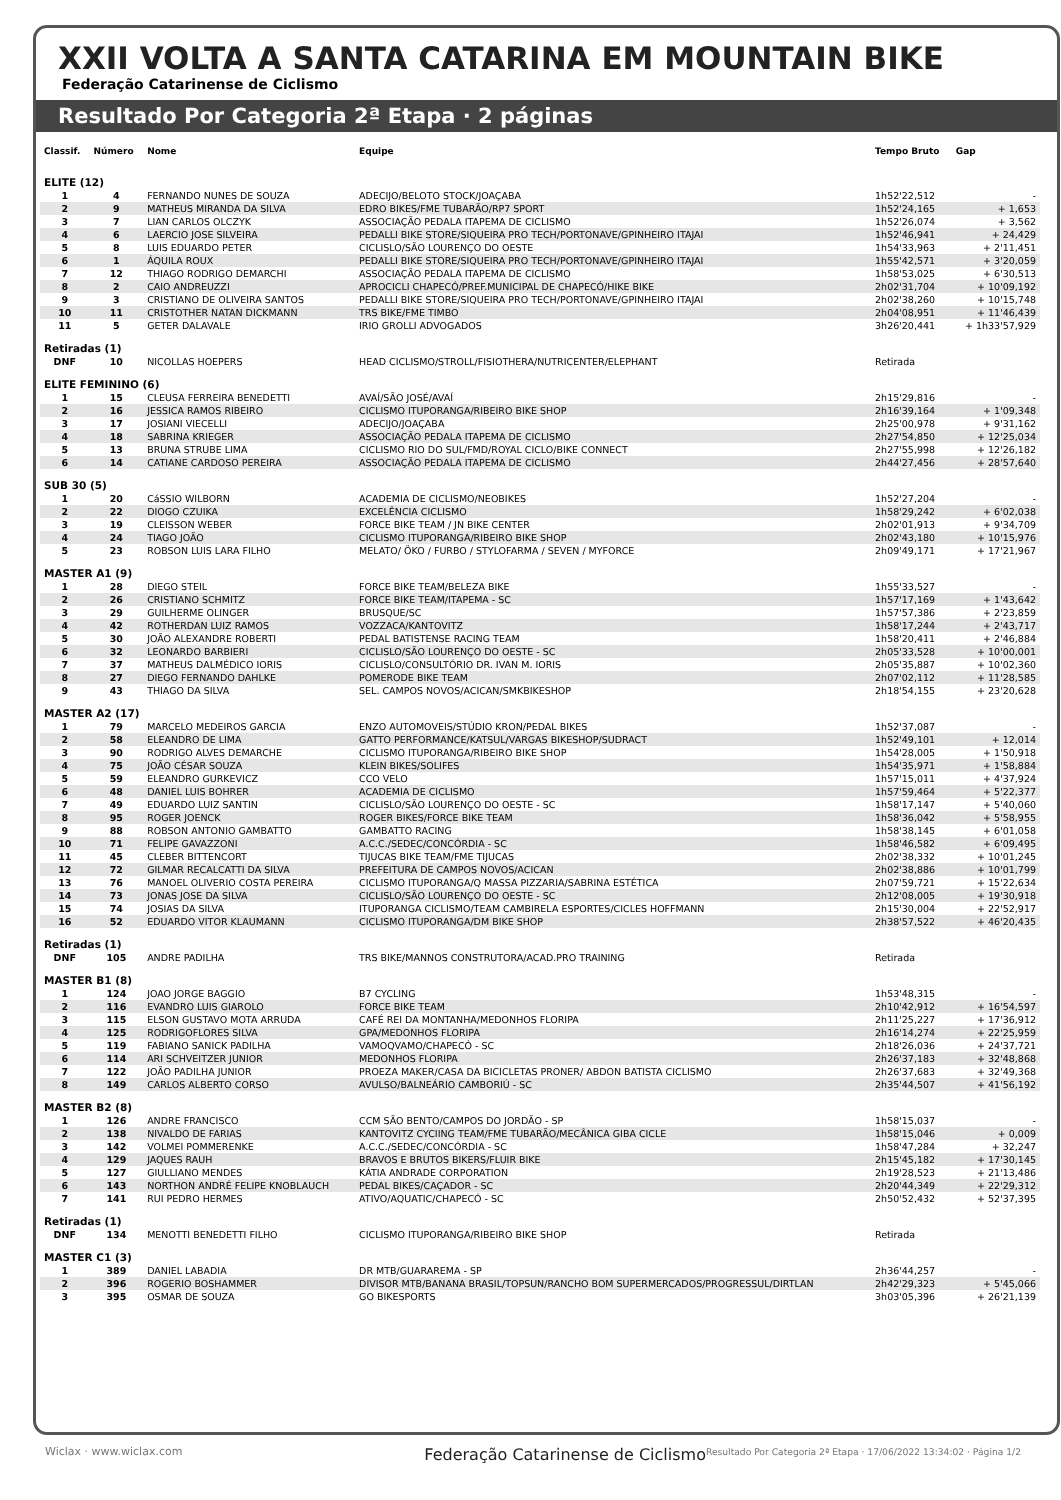XXII VOLTA A SANTA CATARINA EM MOUNTAIN BIKE
Federação Catarinense de Ciclismo
Resultado Por Categoria 2ª Etapa · 2 páginas
| Classif. | Número | Nome | Equipe | Tempo Bruto | Gap |
| --- | --- | --- | --- | --- | --- |
| ELITE (12) | | | | | |
| 1 | 4 | FERNANDO NUNES DE SOUZA | ADECIJO/BELOTO STOCK/JOAÇABA | 1h52'22,512 | - |
| 2 | 9 | MATHEUS MIRANDA DA SILVA | EDRO BIKES/FME TUBARÃO/RP7 SPORT | 1h52'24,165 | + 1,653 |
| 3 | 7 | LIAN CARLOS OLCZYK | ASSOCIAÇÃO PEDALA ITAPEMA DE CICLISMO | 1h52'26,074 | + 3,562 |
| 4 | 6 | LAERCIO JOSE SILVEIRA | PEDALLI BIKE STORE/SIQUEIRA PRO TECH/PORTONAVE/GPINHEIRO ITAJAI | 1h52'46,941 | + 24,429 |
| 5 | 8 | LUIS EDUARDO PETER | CICLISLO/SÃO LOURENÇO DO OESTE | 1h54'33,963 | + 2'11,451 |
| 6 | 1 | ÁQUILA ROUX | PEDALLI BIKE STORE/SIQUEIRA PRO TECH/PORTONAVE/GPINHEIRO ITAJAI | 1h55'42,571 | + 3'20,059 |
| 7 | 12 | THIAGO RODRIGO DEMARCHI | ASSOCIAÇÃO PEDALA ITAPEMA DE CICLISMO | 1h58'53,025 | + 6'30,513 |
| 8 | 2 | CAIO ANDREUZZI | APROCICLI CHAPECÓ/PREF.MUNICIPAL DE CHAPECÓ/HIKE BIKE | 2h02'31,704 | + 10'09,192 |
| 9 | 3 | CRISTIANO DE OLIVEIRA SANTOS | PEDALLI BIKE STORE/SIQUEIRA PRO TECH/PORTONAVE/GPINHEIRO ITAJAI | 2h02'38,260 | + 10'15,748 |
| 10 | 11 | CRISTOTHER NATAN DICKMANN | TRS BIKE/FME TIMBO | 2h04'08,951 | + 11'46,439 |
| 11 | 5 | GETER DALAVALE | IRIO GROLLI ADVOGADOS | 3h26'20,441 | + 1h33'57,929 |
| Retiradas (1) | | | | | |
| DNF | 10 | NICOLLAS HOEPERS | HEAD CICLISMO/STROLL/FISIOTHERA/NUTRICENTER/ELEPHANT | Retirada | |
| ELITE FEMININO (6) | | | | | |
| 1 | 15 | CLEUSA FERREIRA BENEDETTI | AVAÍ/SÃO JOSÉ/AVAÍ | 2h15'29,816 | - |
| 2 | 16 | JESSICA RAMOS RIBEIRO | CICLISMO ITUPORANGA/RIBEIRO BIKE SHOP | 2h16'39,164 | + 1'09,348 |
| 3 | 17 | JOSIANI VIECELLI | ADECIJO/JOAÇABA | 2h25'00,978 | + 9'31,162 |
| 4 | 18 | SABRINA KRIEGER | ASSOCIAÇÃO PEDALA ITAPEMA DE CICLISMO | 2h27'54,850 | + 12'25,034 |
| 5 | 13 | BRUNA STRUBE LIMA | CICLISMO RIO DO SUL/FMD/ROYAL CICLO/BIKE CONNECT | 2h27'55,998 | + 12'26,182 |
| 6 | 14 | CATIANE CARDOSO PEREIRA | ASSOCIAÇÃO PEDALA ITAPEMA DE CICLISMO | 2h44'27,456 | + 28'57,640 |
| SUB 30 (5) | | | | | |
| 1 | 20 | CáSSIO WILBORN | ACADEMIA DE CICLISMO/NEOBIKES | 1h52'27,204 | - |
| 2 | 22 | DIOGO CZUIKA | EXCELÊNCIA CICLISMO | 1h58'29,242 | + 6'02,038 |
| 3 | 19 | CLEISSON WEBER | FORCE BIKE TEAM / JN BIKE CENTER | 2h02'01,913 | + 9'34,709 |
| 4 | 24 | TIAGO JOÃO | CICLISMO ITUPORANGA/RIBEIRO BIKE SHOP | 2h02'43,180 | + 10'15,976 |
| 5 | 23 | ROBSON LUIS LARA FILHO | MELATO/ ÖKO / FURBO / STYLOFARMA / SEVEN / MYFORCE | 2h09'49,171 | + 17'21,967 |
| MASTER A1 (9) | | | | | |
| 1 | 28 | DIEGO STEIL | FORCE BIKE TEAM/BELEZA BIKE | 1h55'33,527 | - |
| 2 | 26 | CRISTIANO SCHMITZ | FORCE BIKE TEAM/ITAPEMA - SC | 1h57'17,169 | + 1'43,642 |
| 3 | 29 | GUILHERME OLINGER | BRUSQUE/SC | 1h57'57,386 | + 2'23,859 |
| 4 | 42 | ROTHERDAN LUIZ RAMOS | VOZZACA/KANTOVITZ | 1h58'17,244 | + 2'43,717 |
| 5 | 30 | JOÃO ALEXANDRE ROBERTI | PEDAL BATISTENSE RACING TEAM | 1h58'20,411 | + 2'46,884 |
| 6 | 32 | LEONARDO BARBIERI | CICLISLO/SÃO LOURENÇO DO OESTE - SC | 2h05'33,528 | + 10'00,001 |
| 7 | 37 | MATHEUS DALMÉDICO IORIS | CICLISLO/CONSULTÓRIO DR. IVAN M. IORIS | 2h05'35,887 | + 10'02,360 |
| 8 | 27 | DIEGO FERNANDO DAHLKE | POMERODE BIKE TEAM | 2h07'02,112 | + 11'28,585 |
| 9 | 43 | THIAGO DA SILVA | SEL. CAMPOS NOVOS/ACICAN/SMKBIKESHOP | 2h18'54,155 | + 23'20,628 |
| MASTER A2 (17) | | | | | |
| 1 | 79 | MARCELO MEDEIROS GARCIA | ENZO AUTOMOVEIS/STÚDIO KRON/PEDAL BIKES | 1h52'37,087 | - |
| 2 | 58 | ELEANDRO DE LIMA | GATTO PERFORMANCE/KATSUL/VARGAS BIKESHOP/SUDRACT | 1h52'49,101 | + 12,014 |
| 3 | 90 | RODRIGO ALVES DEMARCHE | CICLISMO ITUPORANGA/RIBEIRO BIKE SHOP | 1h54'28,005 | + 1'50,918 |
| 4 | 75 | JOÃO CÉSAR SOUZA | KLEIN BIKES/SOLIFES | 1h54'35,971 | + 1'58,884 |
| 5 | 59 | ELEANDRO GURKEVICZ | CCO VELO | 1h57'15,011 | + 4'37,924 |
| 6 | 48 | DANIEL LUIS BOHRER | ACADEMIA DE CICLISMO | 1h57'59,464 | + 5'22,377 |
| 7 | 49 | EDUARDO LUIZ SANTIN | CICLISLO/SÃO LOURENÇO DO OESTE - SC | 1h58'17,147 | + 5'40,060 |
| 8 | 95 | ROGER JOENCK | ROGER BIKES/FORCE BIKE TEAM | 1h58'36,042 | + 5'58,955 |
| 9 | 88 | ROBSON ANTONIO GAMBATTO | GAMBATTO RACING | 1h58'38,145 | + 6'01,058 |
| 10 | 71 | FELIPE GAVAZZONI | A.C.C./SEDEC/CONCÓRDIA - SC | 1h58'46,582 | + 6'09,495 |
| 11 | 45 | CLEBER BITTENCORT | TIJUCAS BIKE TEAM/FME TIJUCAS | 2h02'38,332 | + 10'01,245 |
| 12 | 72 | GILMAR RECALCATTI DA SILVA | PREFEITURA DE CAMPOS NOVOS/ACICAN | 2h02'38,886 | + 10'01,799 |
| 13 | 76 | MANOEL OLIVERIO COSTA PEREIRA | CICLISMO ITUPORANGA/Q MASSA PIZZARIA/SABRINA ESTÉTICA | 2h07'59,721 | + 15'22,634 |
| 14 | 73 | JONAS JOSE DA SILVA | CICLISLO/SÃO LOURENÇO DO OESTE - SC | 2h12'08,005 | + 19'30,918 |
| 15 | 74 | JOSIAS DA SILVA | ITUPORANGA CICLISMO/TEAM CAMBIRELA ESPORTES/CICLES HOFFMANN | 2h15'30,004 | + 22'52,917 |
| 16 | 52 | EDUARDO VITOR KLAUMANN | CICLISMO ITUPORANGA/DM BIKE SHOP | 2h38'57,522 | + 46'20,435 |
| Retiradas (1) | | | | | |
| DNF | 105 | ANDRE PADILHA | TRS BIKE/MANNOS CONSTRUTORA/ACAD.PRO TRAINING | Retirada | |
| MASTER B1 (8) | | | | | |
| 1 | 124 | JOAO JORGE BAGGIO | B7 CYCLING | 1h53'48,315 | - |
| 2 | 116 | EVANDRO LUIS GIAROLO | FORCE BIKE TEAM | 2h10'42,912 | + 16'54,597 |
| 3 | 115 | ELSON GUSTAVO MOTA ARRUDA | CAFÉ REI DA MONTANHA/MEDONHOS FLORIPA | 2h11'25,227 | + 17'36,912 |
| 4 | 125 | RODRIGOFLORES SILVA | GPA/MEDONHOS FLORIPA | 2h16'14,274 | + 22'25,959 |
| 5 | 119 | FABIANO SANICK PADILHA | VAMOQVAMO/CHAPECÓ - SC | 2h18'26,036 | + 24'37,721 |
| 6 | 114 | ARI SCHVEITZER JUNIOR | MEDONHOS FLORIPA | 2h26'37,183 | + 32'48,868 |
| 7 | 122 | JOÃO PADILHA JUNIOR | PROEZA MAKER/CASA DA BICICLETAS PRONER/ ABDON BATISTA CICLISMO | 2h26'37,683 | + 32'49,368 |
| 8 | 149 | CARLOS ALBERTO CORSO | AVULSO/BALNEÁRIO CAMBORIÚ - SC | 2h35'44,507 | + 41'56,192 |
| MASTER B2 (8) | | | | | |
| 1 | 126 | ANDRE FRANCISCO | CCM SÃO BENTO/CAMPOS DO JORDÃO - SP | 1h58'15,037 | - |
| 2 | 138 | NIVALDO DE FARIAS | KANTOVITZ CYCIING TEAM/FME TUBARÃO/MECÂNICA GIBA CICLE | 1h58'15,046 | + 0,009 |
| 3 | 142 | VOLMEI POMMERENKE | A.C.C./SEDEC/CONCÓRDIA - SC | 1h58'47,284 | + 32,247 |
| 4 | 129 | JAQUES RAUH | BRAVOS E BRUTOS BIKERS/FLUIR BIKE | 2h15'45,182 | + 17'30,145 |
| 5 | 127 | GIULLIANO MENDES | KÁTIA ANDRADE CORPORATION | 2h19'28,523 | + 21'13,486 |
| 6 | 143 | NORTHON ANDRÉ FELIPE KNOBLAUCH | PEDAL BIKES/CAÇADOR - SC | 2h20'44,349 | + 22'29,312 |
| 7 | 141 | RUI PEDRO HERMES | ATIVO/AQUATIC/CHAPECÓ - SC | 2h50'52,432 | + 52'37,395 |
| Retiradas (1) | | | | | |
| DNF | 134 | MENOTTI BENEDETTI FILHO | CICLISMO ITUPORANGA/RIBEIRO BIKE SHOP | Retirada | |
| MASTER C1 (3) | | | | | |
| 1 | 389 | DANIEL LABADIA | DR MTB/GUARAREMA - SP | 2h36'44,257 | - |
| 2 | 396 | ROGERIO BOSHAMMER | DIVISOR MTB/BANANA BRASIL/TOPSUN/RANCHO BOM SUPERMERCADOS/PROGRESSUL/DIRTLAN | 2h42'29,323 | + 5'45,066 |
| 3 | 395 | OSMAR DE SOUZA | GO BIKESPORTS | 3h03'05,396 | + 26'21,139 |
Wiclax · www.wiclax.com Federação Catarinense de Ciclismo<sup>Resultado Por Categoria 2ª Etapa · 17/06/2022 13:34:02 · Página 1/2</sup>